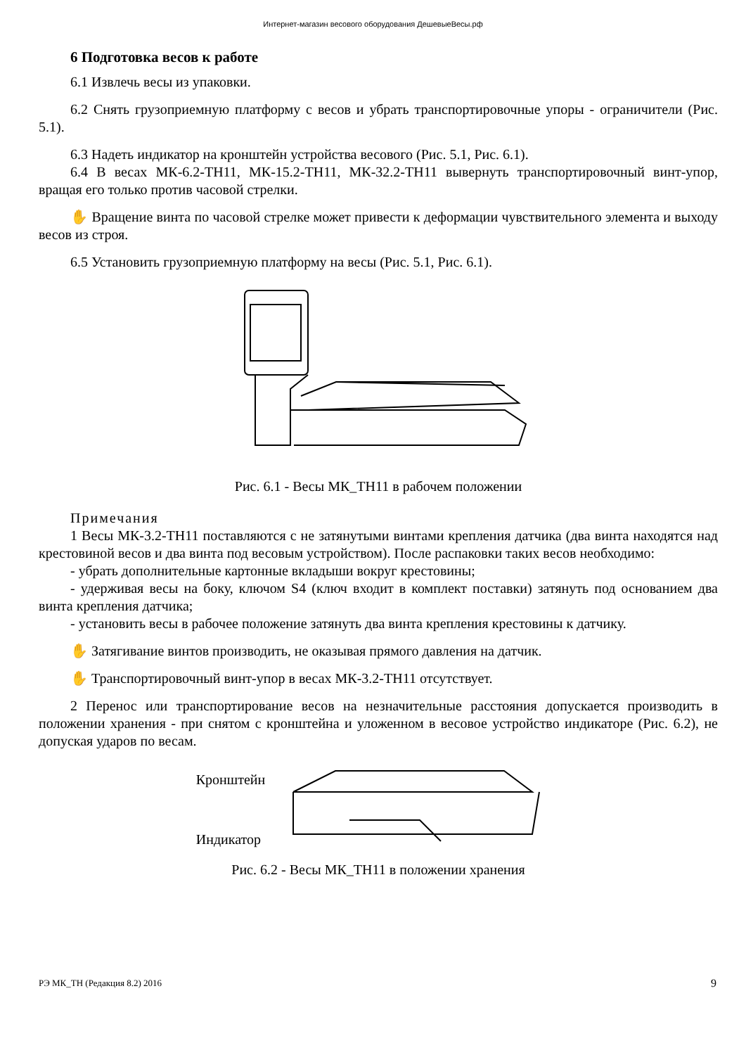Интернет-магазин весового оборудования ДешевыеВесы.рф
6 Подготовка весов к работе
6.1 Извлечь весы из упаковки.
6.2 Снять грузоприемную платформу с весов и убрать транспортировочные упоры - ограничители (Рис. 5.1).
6.3 Надеть индикатор на кронштейн устройства весового (Рис. 5.1, Рис. 6.1).
6.4 В весах МК-6.2-ТН11, МК-15.2-ТН11, МК-32.2-ТН11 вывернуть транспортировочный винт-упор, вращая его только против часовой стрелки.
✋ Вращение винта по часовой стрелке может привести к деформации чувствительного элемента и выходу весов из строя.
6.5 Установить грузоприемную платформу на весы (Рис. 5.1, Рис. 6.1).
Рис. 6.1 - Весы МК_ТН11 в рабочем положении
Примечания
1 Весы МК-3.2-ТН11 поставляются с не затянутыми винтами крепления датчика (два винта находятся над крестовиной весов и два винта под весовым устройством). После распаковки таких весов необходимо:
- убрать дополнительные картонные вкладыши вокруг крестовины;
- удерживая весы на боку, ключом S4 (ключ входит в комплект поставки) затянуть под основанием два винта крепления датчика;
- установить весы в рабочее положение затянуть два винта крепления крестовины к датчику.
✋ Затягивание винтов производить, не оказывая прямого давления на датчик.
✋ Транспортировочный винт-упор в весах МК-3.2-ТН11 отсутствует.
2 Перенос или транспортирование весов на незначительные расстояния допускается производить в положении хранения - при снятом с кронштейна и уложенном в весовое устройство индикаторе (Рис. 6.2), не допуская ударов по весам.
Кронштейн
Индикатор
Рис. 6.2 - Весы МК_ТН11 в положении хранения
РЭ МК_ТН (Редакция 8.2) 2016 9